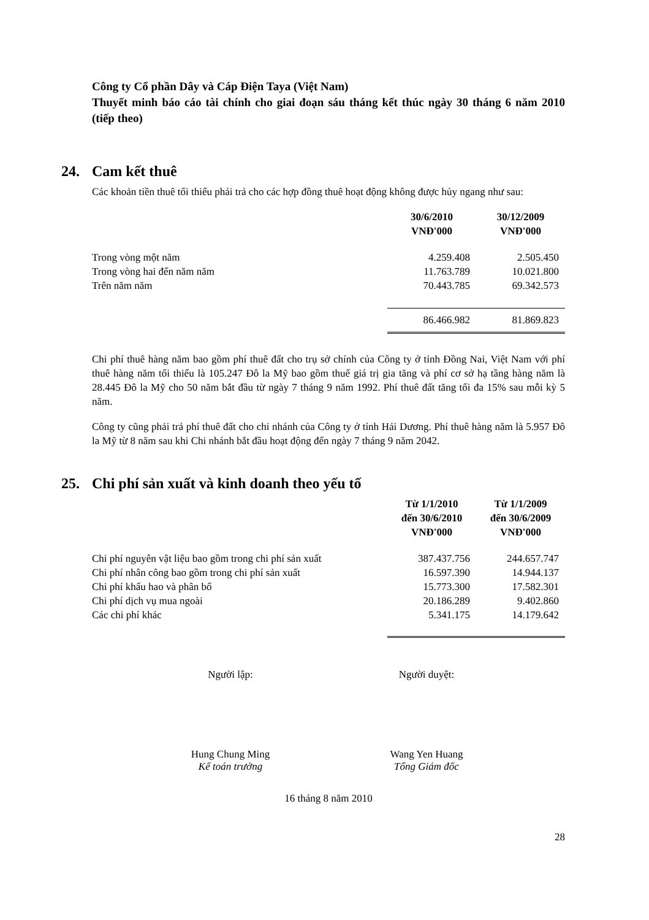Công ty Cổ phần Dây và Cáp Điện Taya (Việt Nam)
Thuyết minh báo cáo tài chính cho giai đoạn sáu tháng kết thúc ngày 30 tháng 6 năm 2010 (tiếp theo)
24. Cam kết thuê
Các khoản tiền thuê tối thiểu phải trả cho các hợp đồng thuê hoạt động không được hủy ngang như sau:
| | 30/6/2010 VNĐ'000 | 30/12/2009 VNĐ'000 |
| Trong vòng một năm | 4.259.408 | 2.505.450 |
| Trong vòng hai đến năm năm | 11.763.789 | 10.021.800 |
| Trên năm năm | 70.443.785 | 69.342.573 |
| | 86.466.982 | 81.869.823 |
Chi phí thuê hàng năm bao gồm phí thuê đất cho trụ sở chính của Công ty ở tỉnh Đồng Nai, Việt Nam với phí thuê hàng năm tối thiểu là 105.247 Đô la Mỹ bao gồm thuế giá trị gia tăng và phí cơ sở hạ tầng hàng năm là 28.445 Đô la Mỹ cho 50 năm bắt đầu từ ngày 7 tháng 9 năm 1992. Phí thuê đất tăng tối đa 15% sau mỗi kỳ 5 năm.
Công ty cũng phải trả phí thuê đất cho chi nhánh của Công ty ở tỉnh Hải Dương. Phí thuê hàng năm là 5.957 Đô la Mỹ từ 8 năm sau khi Chi nhánh bắt đầu hoạt động đến ngày 7 tháng 9 năm 2042.
25. Chi phí sản xuất và kinh doanh theo yếu tố
| | Từ 1/1/2010 đến 30/6/2010 VNĐ'000 | Từ 1/1/2009 đến 30/6/2009 VNĐ'000 |
| Chi phí nguyên vật liệu bao gồm trong chi phí sản xuất | 387.437.756 | 244.657.747 |
| Chi phí nhân công bao gồm trong chi phí sản xuất | 16.597.390 | 14.944.137 |
| Chi phí khấu hao và phân bổ | 15.773.300 | 17.582.301 |
| Chi phí dịch vụ mua ngoài | 20.186.289 | 9.402.860 |
| Các chi phí khác | 5.341.175 | 14.179.642 |
Người lập: Người duyệt:
Hung Chung Ming
Kế toán trưởng
Wang Yen Huang
Tổng Giám đốc
16 tháng 8 năm 2010
28